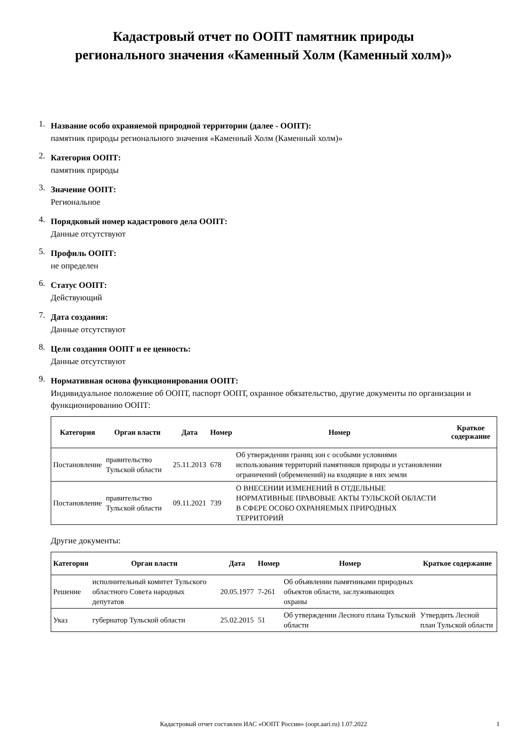Кадастровый отчет по ООПТ памятник природы регионального значения «Каменный Холм (Каменный холм)»
1. Название особо охраняемой природной территории (далее - ООПТ):
памятник природы регионального значения «Каменный Холм (Каменный холм)»
2. Категория ООПТ:
памятник природы
3. Значение ООПТ:
Региональное
4. Порядковый номер кадастрового дела ООПТ:
Данные отсутствуют
5. Профиль ООПТ:
не определен
6. Статус ООПТ:
Действующий
7. Дата создания:
Данные отсутствуют
8. Цели создания ООПТ и ее ценность:
Данные отсутствуют
9. Нормативная основа функционирования ООПТ:
Индивидуальное положение об ООПТ, паспорт ООПТ, охранное обязательство, другие документы по организации и функционированию ООПТ:
| Категория | Орган власти | Дата | Номер | Номер | Краткое содержание |
| --- | --- | --- | --- | --- | --- |
| Постановление | правительство Тульской области | 25.11.2013 | 678 | Об утверждении границ зон с особыми условиями использования территорий памятников природы и установлении ограничений (обременений) на входящие в них земли | |
| Постановление | правительство Тульской области | 09.11.2021 | 739 | О ВНЕСЕНИИ ИЗМЕНЕНИЙ В ОТДЕЛЬНЫЕ НОРМАТИВНЫЕ ПРАВОВЫЕ АКТЫ ТУЛЬСКОЙ ОБЛАСТИ В СФЕРЕ ОСОБО ОХРАНЯЕМЫХ ПРИРОДНЫХ ТЕРРИТОРИЙ | |
Другие документы:
| Категория | Орган власти | Дата | Номер | Номер | Краткое содержание |
| --- | --- | --- | --- | --- | --- |
| Решение | исполнительный комитет Тульского областного Совета народных депутатов | 20.05.1977 | 7-261 | Об объявлении памятниками природных объектов области, заслуживающих охраны | |
| Указ | губернатор Тульской области | 25.02.2015 | 51 | Об утверждении Лесного плана Тульской области | Утвердить Лесной план Тульской области |
Кадастровый отчет составлен ИАС «ООПТ России» (oopt.aari.ru) 1.07.2022 1